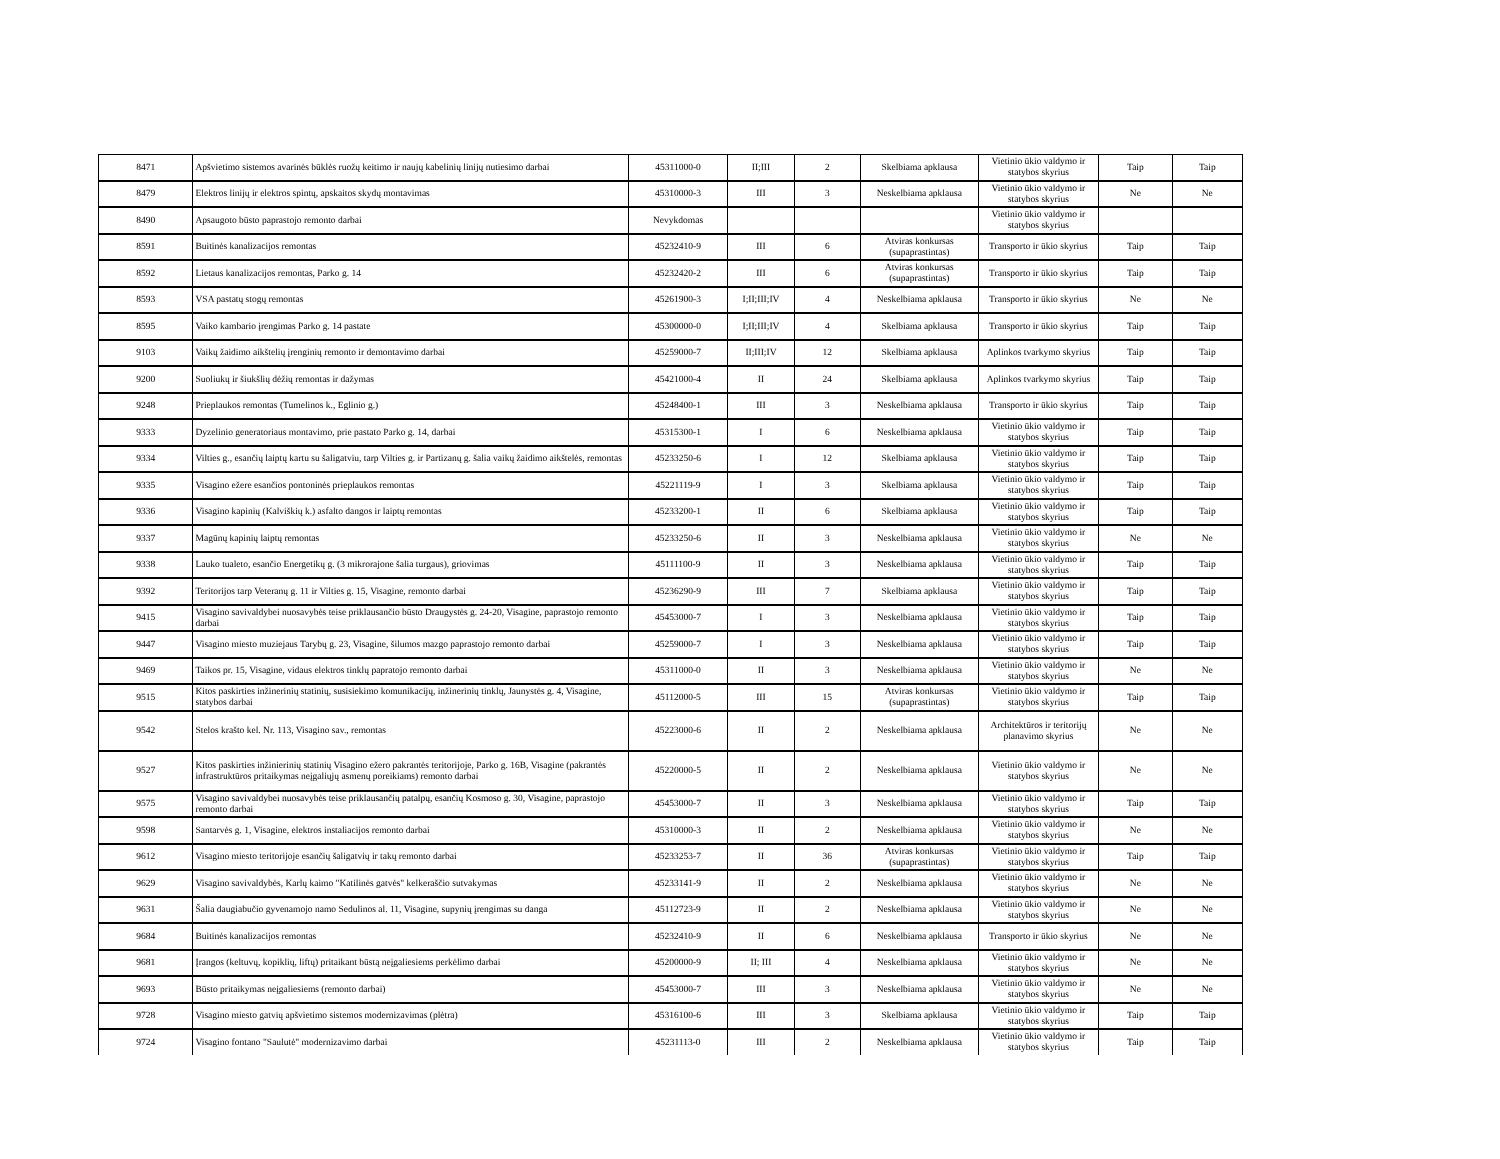| 8471 | Apšvietimo sistemos avarinės būklės ruožų keitimo ir naujų kabelinių linijų nutiesimo darbai | 45311000-0 | II;III | 2 | Skelbiama apklausa | Vietinio ūkio valdymo ir statybos skyrius | Taip | Taip |
| 8479 | Elektros linijų ir elektros spintų, apskaitos skydų montavimas | 45310000-3 | III | 3 | Neskelbiama apklausa | Vietinio ūkio valdymo ir statybos skyrius | Ne | Ne |
| 8490 | Apsaugoto būsto paprastojo remonto darbai | Nevykdomas | | | | Vietinio ūkio valdymo ir statybos skyrius | | |
| 8591 | Buitinės kanalizacijos remontas | 45232410-9 | III | 6 | Atviras konkursas (supaprastintas) | Transporto ir ūkio skyrius | Taip | Taip |
| 8592 | Lietaus kanalizacijos remontas, Parko g. 14 | 45232420-2 | III | 6 | Atviras konkursas (supaprastintas) | Transporto ir ūkio skyrius | Taip | Taip |
| 8593 | VSA pastatų stogų remontas | 45261900-3 | I;II;III;IV | 4 | Neskelbiama apklausa | Transporto ir ūkio skyrius | Ne | Ne |
| 8595 | Vaiko kambario įrengimas Parko g. 14 pastate | 45300000-0 | I;II;III;IV | 4 | Skelbiama apklausa | Transporto ir ūkio skyrius | Taip | Taip |
| 9103 | Vaikų žaidimo aikštelių įrenginių remonto ir demontavimo darbai | 45259000-7 | II;III;IV | 12 | Skelbiama apklausa | Aplinkos tvarkymo skyrius | Taip | Taip |
| 9200 | Suoliukų ir šiukšlių dėžių remontas ir dažymas | 45421000-4 | II | 24 | Skelbiama apklausa | Aplinkos tvarkymo skyrius | Taip | Taip |
| 9248 | Prieplaukos remontas (Tumelinos k., Eglinio g.) | 45248400-1 | III | 3 | Neskelbiama apklausa | Transporto ir ūkio skyrius | Taip | Taip |
| 9333 | Dyzelinio generatoriaus montavimo, prie pastato Parko g. 14, darbai | 45315300-1 | I | 6 | Neskelbiama apklausa | Vietinio ūkio valdymo ir statybos skyrius | Taip | Taip |
| 9334 | Vilties g., esančių laiptų kartu su šaligatviu, tarp Vilties g. ir Partizanų g. šalia vaikų žaidimo aikštelės, remontas | 45233250-6 | I | 12 | Skelbiama apklausa | Vietinio ūkio valdymo ir statybos skyrius | Taip | Taip |
| 9335 | Visagino ežere esančios pontoninės prieplaukos remontas | 45221119-9 | I | 3 | Skelbiama apklausa | Vietinio ūkio valdymo ir statybos skyrius | Taip | Taip |
| 9336 | Visagino kapinių (Kalviškių k.) asfalto dangos ir laiptų remontas | 45233200-1 | II | 6 | Skelbiama apklausa | Vietinio ūkio valdymo ir statybos skyrius | Taip | Taip |
| 9337 | Magūnų kapinių laiptų remontas | 45233250-6 | II | 3 | Neskelbiama apklausa | Vietinio ūkio valdymo ir statybos skyrius | Ne | Ne |
| 9338 | Lauko tualeto, esančio Energetikų g. (3 mikrorajone šalia turgaus), griovimas | 45111100-9 | II | 3 | Neskelbiama apklausa | Vietinio ūkio valdymo ir statybos skyrius | Taip | Taip |
| 9392 | Teritorijos tarp Veteranų g. 11 ir Vilties g. 15, Visagine, remonto darbai | 45236290-9 | III | 7 | Skelbiama apklausa | Vietinio ūkio valdymo ir statybos skyrius | Taip | Taip |
| 9415 | Visagino savivaldybei nuosavybės teise priklausančio būsto Draugystės g. 24-20, Visagine, paprastojo remonto darbai | 45453000-7 | I | 3 | Neskelbiama apklausa | Vietinio ūkio valdymo ir statybos skyrius | Taip | Taip |
| 9447 | Visagino miesto muziejaus Tarybų g. 23, Visagine, šilumos mazgo paprastojo remonto darbai | 45259000-7 | I | 3 | Neskelbiama apklausa | Vietinio ūkio valdymo ir statybos skyrius | Taip | Taip |
| 9469 | Taikos pr. 15, Visagine, vidaus elektros tinklų papratojo remonto darbai | 45311000-0 | II | 3 | Neskelbiama apklausa | Vietinio ūkio valdymo ir statybos skyrius | Ne | Ne |
| 9515 | Kitos paskirties inžinerinių statinių, susisiekimo komunikacijų, inžinerinių tinklų, Jaunystės g. 4, Visagine, statybos darbai | 45112000-5 | III | 15 | Atviras konkursas (supaprastintas) | Vietinio ūkio valdymo ir statybos skyrius | Taip | Taip |
| 9542 | Stelos krašto kel. Nr. 113, Visagino sav., remontas | 45223000-6 | II | 2 | Neskelbiama apklausa | Architektūros ir teritorijų planavimo skyrius | Ne | Ne |
| 9527 | Kitos paskirties inžinierinių statinių Visagino ežero pakrantės teritorijoje, Parko g. 16B, Visagine (pakrantės infrastruktūros pritaikymas neįgaliųjų asmenų poreikiams) remonto darbai | 45220000-5 | II | 2 | Neskelbiama apklausa | Vietinio ūkio valdymo ir statybos skyrius | Ne | Ne |
| 9575 | Visagino savivaldybei nuosavybės teise priklausančių patalpų, esančių Kosmoso g. 30, Visagine, paprastojo remonto darbai | 45453000-7 | II | 3 | Neskelbiama apklausa | Vietinio ūkio valdymo ir statybos skyrius | Taip | Taip |
| 9598 | Santarvės g. 1, Visagine, elektros instaliacijos remonto darbai | 45310000-3 | II | 2 | Neskelbiama apklausa | Vietinio ūkio valdymo ir statybos skyrius | Ne | Ne |
| 9612 | Visagino miesto teritorijoje esančių šaligatvių ir takų remonto darbai | 45233253-7 | II | 36 | Atviras konkursas (supaprastintas) | Vietinio ūkio valdymo ir statybos skyrius | Taip | Taip |
| 9629 | Visagino savivaldybės, Karlų kaimo "Katilinės gatvės" kelkeraščio sutvakymas | 45233141-9 | II | 2 | Neskelbiama apklausa | Vietinio ūkio valdymo ir statybos skyrius | Ne | Ne |
| 9631 | Šalia daugiabučio gyvenamojo namo Sedulinos al. 11, Visagine, supynių įrengimas su danga | 45112723-9 | II | 2 | Neskelbiama apklausa | Vietinio ūkio valdymo ir statybos skyrius | Ne | Ne |
| 9684 | Buitinės kanalizacijos remontas | 45232410-9 | II | 6 | Neskelbiama apklausa | Transporto ir ūkio skyrius | Ne | Ne |
| 9681 | Įrangos (keltuvų, kopiklių, liftų) pritaikant būstą neįgaliesiems perkėlimo darbai | 45200000-9 | II; III | 4 | Neskelbiama apklausa | Vietinio ūkio valdymo ir statybos skyrius | Ne | Ne |
| 9693 | Būsto pritaikymas neįgaliesiems (remonto darbai) | 45453000-7 | III | 3 | Neskelbiama apklausa | Vietinio ūkio valdymo ir statybos skyrius | Ne | Ne |
| 9728 | Visagino miesto gatvių apšvietimo sistemos modernizavimas (plėtra) | 45316100-6 | III | 3 | Skelbiama apklausa | Vietinio ūkio valdymo ir statybos skyrius | Taip | Taip |
| 9724 | Visagino fontano "Saulutė" modernizavimo darbai | 45231113-0 | III | 2 | Neskelbiama apklausa | Vietinio ūkio valdymo ir statybos skyrius | Taip | Taip |